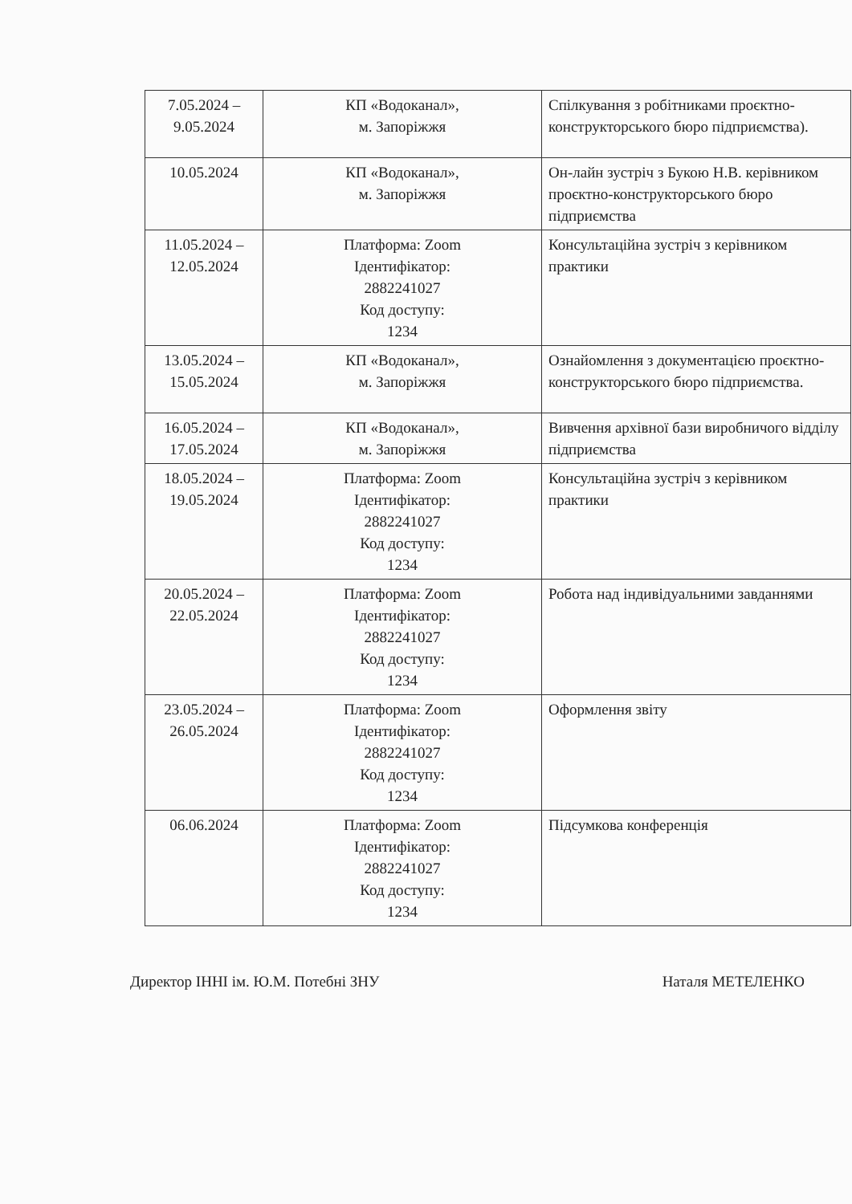| 7.05.2024 – 9.05.2024 | КП «Водоканал», м. Запоріжжя | Спілкування з робітниками проєктно-конструкторського бюро підприємства). |
| 10.05.2024 | КП «Водоканал», м. Запоріжжя | Он-лайн зустріч з Букою Н.В. керівником проєктно-конструкторського бюро підприємства |
| 11.05.2024 – 12.05.2024 | Платформа: Zoom Ідентифікатор: 2882241027 Код доступу: 1234 | Консультаційна зустріч з керівником практики |
| 13.05.2024 – 15.05.2024 | КП «Водоканал», м. Запоріжжя | Ознайомлення з документацією проєктно-конструкторського бюро підприємства. |
| 16.05.2024 – 17.05.2024 | КП «Водоканал», м. Запоріжжя | Вивчення архівної бази виробничого відділу підприємства |
| 18.05.2024 – 19.05.2024 | Платформа: Zoom Ідентифікатор: 2882241027 Код доступу: 1234 | Консультаційна зустріч з керівником практики |
| 20.05.2024 – 22.05.2024 | Платформа: Zoom Ідентифікатор: 2882241027 Код доступу: 1234 | Робота над індивідуальними завданнями |
| 23.05.2024 – 26.05.2024 | Платформа: Zoom Ідентифікатор: 2882241027 Код доступу: 1234 | Оформлення звіту |
| 06.06.2024 | Платформа: Zoom Ідентифікатор: 2882241027 Код доступу: 1234 | Підсумкова конференція |
Директор ІННІ ім. Ю.М. Потебні ЗНУ Наталя МЕТЕЛЕНКО